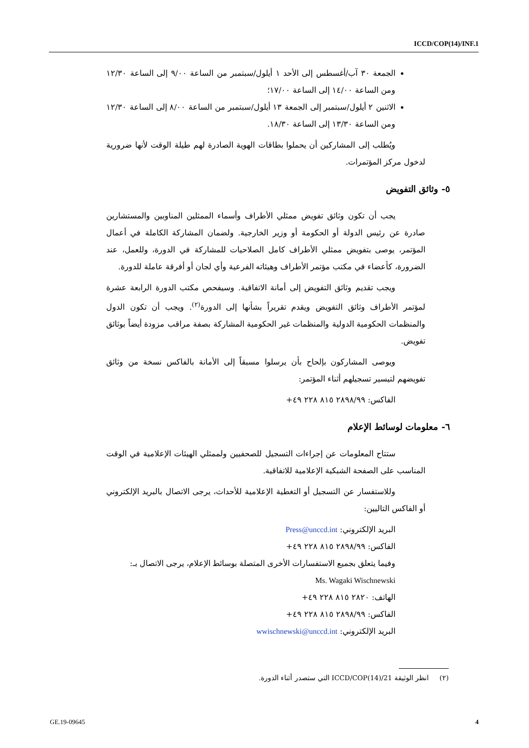ICCD/COP(14)/INF.1
الجمعة ٣٠ آب/أغسطس إلى الأحد ١ أيلول/سبتمبر من الساعة ٩/٠٠ إلى الساعة ١٢/٣٠ ومن الساعة ١٤/٠٠ إلى الساعة ١٧/٠٠؛
الاثنين ٢ أيلول/سبتمبر إلى الجمعة ١٣ أيلول/سبتمبر من الساعة ٨/٠٠ إلى الساعة ١٢/٣٠ ومن الساعة ١٣/٣٠ إلى الساعة ١٨/٣٠.
ويُطلب إلى المشاركين أن يحملوا بطاقات الهوية الصادرة لهم طيلة الوقت لأنها ضرورية لدخول مركز المؤتمرات.
٥- وثائق التفويض
يجب أن تكون وثائق تفويض ممثلي الأطراف وأسماء الممثلين المناوبين والمستشارين صادرة عن رئيس الدولة أو الحكومة أو وزير الخارجية. ولضمان المشاركة الكاملة في أعمال المؤتمر، يوصى بتفويض ممثلي الأطراف كامل الصلاحيات للمشاركة في الدورة، وللعمل، عند الضرورة، كأعضاء في مكتب مؤتمر الأطراف وهيئاته الفرعية وأي لجان أو أفرقة عاملة للدورة.
ويجب تقديم وثائق التفويض إلى أمانة الاتفاقية. وسيفحص مكتب الدورة الرابعة عشرة لمؤتمر الأطراف وثائق التفويض ويقدم تقريراً بشأنها إلى الدورة<sup>(٢)</sup>. ويجب أن تكون الدول والمنظمات الحكومية الدولية والمنظمات غير الحكومية المشاركة بصفة مراقب مزودة أيضاً بوثائق تفويض.
ويوصى المشاركون بإلحاح بأن يرسلوا مسبقاً إلى الأمانة بالفاكس نسخة من وثائق تفويضهم لتيسير تسجيلهم أثناء المؤتمر:
الفاكس: ٢٨٩٨/٩٩ ٨١٥ ٢٢٨ ٤٩+
٦- معلومات لوسائط الإعلام
ستتاح المعلومات عن إجراءات التسجيل للصحفيين ولممثلي الهيئات الإعلامية في الوقت المناسب على الصفحة الشبكية الإعلامية للاتفاقية.
وللاستفسار عن التسجيل أو التغطية الإعلامية للأحداث، يرجى الاتصال بالبريد الإلكتروني أو الفاكس التاليين:
البريد الإلكتروني: Press@unccd.int
الفاكس: ٢٨٩٨/٩٩ ٨١٥ ٢٢٨ ٤٩+
وفيما يتعلق بجميع الاستفسارات الأخرى المتصلة بوسائط الإعلام، يرجى الاتصال بـ:
Ms. Wagaki Wischnewski
الهاتف: ٢٨٢٠ ٨١٥ ٢٢٨ ٤٩+
الفاكس: ٢٨٩٨/٩٩ ٨١٥ ٢٢٨ ٤٩+
البريد الإلكتروني: wwischnewski@unccd.int
(٢) انظر الوثيقة ICCD/COP(14)/21 التي ستصدر أثناء الدورة.
GE.19-09645 4